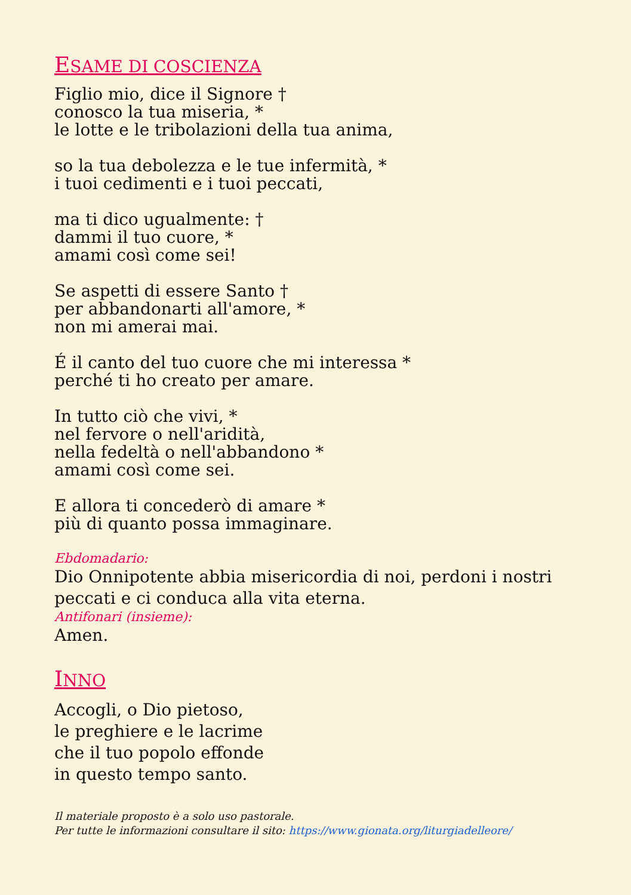ESAME DI COSCIENZA
Figlio mio, dice il Signore †
conosco la tua miseria, *
le lotte e le tribolazioni della tua anima,
so la tua debolezza e le tue infermità, *
i tuoi cedimenti e i tuoi peccati,
ma ti dico ugualmente: †
dammi il tuo cuore, *
amami così come sei!
Se aspetti di essere Santo †
per abbandonarti all'amore, *
non mi amerai mai.
É il canto del tuo cuore che mi interessa *
perché ti ho creato per amare.
In tutto ciò che vivi, *
nel fervore o nell'aridità,
nella fedeltà o nell'abbandono *
amami così come sei.
E allora ti concederò di amare *
più di quanto possa immaginare.
Ebdomadario:
Dio Onnipotente abbia misericordia di noi, perdoni i nostri peccati e ci conduca alla vita eterna.
Antifonari (insieme):
Amen.
INNO
Accogli, o Dio pietoso,
le preghiere e le lacrime
che il tuo popolo effonde
in questo tempo santo.
Il materiale proposto è a solo uso pastorale.
Per tutte le informazioni consultare il sito: https://www.gionata.org/liturgiadelleore/